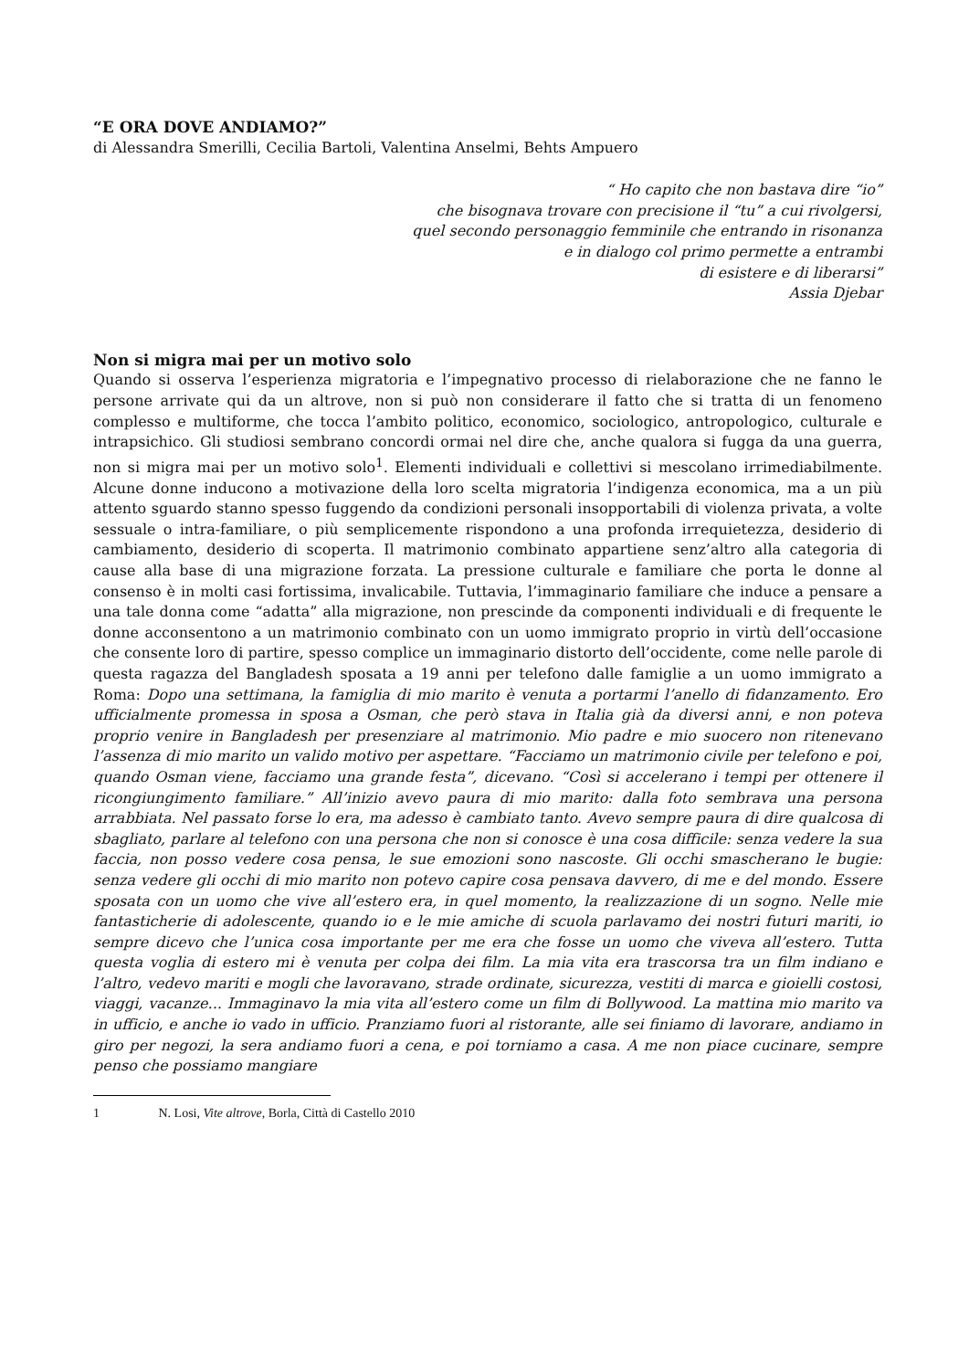“E ORA DOVE ANDIAMO?”
di Alessandra Smerilli, Cecilia Bartoli, Valentina Anselmi, Behts Ampuero
“ Ho capito che non bastava dire “io”
che bisognava trovare con precisione il “tu” a cui rivolgersi,
quel secondo personaggio femminile che entrando in risonanza
e in dialogo col primo permette a entrambi
di esistere e di liberarsi”
Assia Djebar
Non si migra mai per un motivo solo
Quando si osserva l’esperienza migratoria e l’impegnativo processo di rielaborazione che ne fanno le persone arrivate qui da un altrove, non si può non considerare il fatto che si tratta di un fenomeno complesso e multiforme, che tocca l’ambito politico, economico, sociologico, antropologico, culturale e intrapsichico. Gli studiosi sembrano concordi ormai nel dire che, anche qualora si fugga da una guerra, non si migra mai per un motivo solo<sup>1</sup>. Elementi individuali e collettivi si mescolano irrimediabilmente. Alcune donne inducono a motivazione della loro scelta migratoria l’indigenza economica, ma a un più attento sguardo stanno spesso fuggendo da condizioni personali insopportabili di violenza privata, a volte sessuale o intra-familiare, o più semplicemente rispondono a una profonda irrequietezza, desiderio di cambiamento, desiderio di scoperta. Il matrimonio combinato appartiene senz’altro alla categoria di cause alla base di una migrazione forzata. La pressione culturale e familiare che porta le donne al consenso è in molti casi fortissima, invalicabile. Tuttavia, l’immaginario familiare che induce a pensare a una tale donna come “adatta” alla migrazione, non prescinde da componenti individuali e di frequente le donne acconsentono a un matrimonio combinato con un uomo immigrato proprio in virtù dell’occasione che consente loro di partire, spesso complice un immaginario distorto dell’occidente, come nelle parole di questa ragazza del Bangladesh sposata a 19 anni per telefono dalle famiglie a un uomo immigrato a Roma: Dopo una settimana, la famiglia di mio marito è venuta a portarmi l’anello di fidanzamento. Ero ufficialmente promessa in sposa a Osman, che però stava in Italia già da diversi anni, e non poteva proprio venire in Bangladesh per presenziare al matrimonio. Mio padre e mio suocero non ritenevano l’assenza di mio marito un valido motivo per aspettare. “Facciamo un matrimonio civile per telefono e poi, quando Osman viene, facciamo una grande festa”, dicevano. “Così si accelerano i tempi per ottenere il ricongiungimento familiare.” All’inizio avevo paura di mio marito: dalla foto sembrava una persona arrabbiata. Nel passato forse lo era, ma adesso è cambiato tanto. Avevo sempre paura di dire qualcosa di sbagliato, parlare al telefono con una persona che non si conosce è una cosa difficile: senza vedere la sua faccia, non posso vedere cosa pensa, le sue emozioni sono nascoste. Gli occhi smascherano le bugie: senza vedere gli occhi di mio marito non potevo capire cosa pensava davvero, di me e del mondo. Essere sposata con un uomo che vive all’estero era, in quel momento, la realizzazione di un sogno. Nelle mie fantasticherie di adolescente, quando io e le mie amiche di scuola parlavamo dei nostri futuri mariti, io sempre dicevo che l’unica cosa importante per me era che fosse un uomo che viveva all’estero. Tutta questa voglia di estero mi è venuta per colpa dei film. La mia vita era trascorsa tra un film indiano e l’altro, vedevo mariti e mogli che lavoravano, strade ordinate, sicurezza, vestiti di marca e gioielli costosi, viaggi, vacanze... Immaginavo la mia vita all’estero come un film di Bollywood. La mattina mio marito va in ufficio, e anche io vado in ufficio. Pranziamo fuori al ristorante, alle sei finiamo di lavorare, andiamo in giro per negozi, la sera andiamo fuori a cena, e poi torniamo a casa. A me non piace cucinare, sempre penso che possiamo mangiare
1 N. Losi, Vite altrove, Borla, Città di Castello 2010